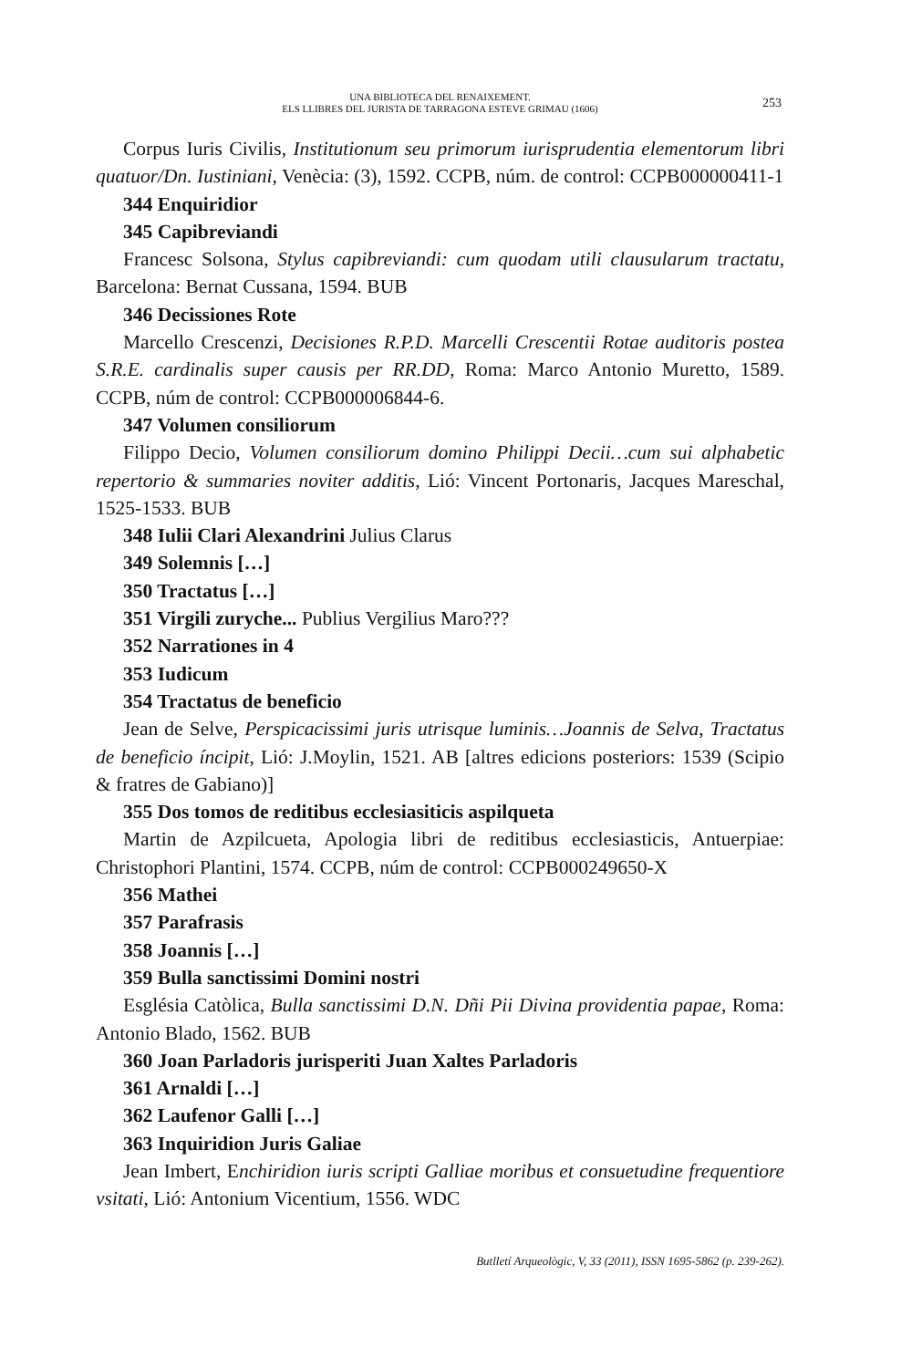UNA BIBLIOTECA DEL RENAIXEMENT.
ELS LLIBRES DEL JURISTA DE TARRAGONA ESTEVE GRIMAU (1606)
253
Corpus Iuris Civilis, Institutionum seu primorum iurisprudentia elementorum libri quatuor/Dn. Iustiniani, Venècia: (3), 1592. CCPB, núm. de control: CCPB000000411-1
344 Enquiridior
345 Capibreviandi
Francesc Solsona, Stylus capibreviandi: cum quodam utili clausularum tractatu, Barcelona: Bernat Cussana, 1594. BUB
346 Decissiones Rote
Marcello Crescenzi, Decisiones R.P.D. Marcelli Crescentii Rotae auditoris postea S.R.E. cardinalis super causis per RR.DD, Roma: Marco Antonio Muretto, 1589. CCPB, núm de control: CCPB000006844-6.
347 Volumen consiliorum
Filippo Decio, Volumen consiliorum domino Philippi Decii…cum sui alphabetic repertorio & summaries noviter additis, Lió: Vincent Portonaris, Jacques Mareschal, 1525-1533. BUB
348 Iulii Clari Alexandrini Julius Clarus
349 Solemnis […]
350 Tractatus […]
351 Virgili zuryche... Publius Vergilius Maro???
352 Narrationes in 4
353 Iudicum
354 Tractatus de beneficio
Jean de Selve, Perspicacissimi juris utrisque luminis…Joannis de Selva, Tractatus de beneficio íncipit, Lió: J.Moylin, 1521. AB [altres edicions posteriors: 1539 (Scipio & fratres de Gabiano)]
355 Dos tomos de reditibus ecclesiasiticis aspilqueta
Martin de Azpilcueta, Apologia libri de reditibus ecclesiasticis, Antuerpiae: Christophori Plantini, 1574. CCPB, núm de control: CCPB000249650-X
356 Mathei
357 Parafrasis
358 Joannis […]
359 Bulla sanctissimi Domini nostri
Església Catòlica, Bulla sanctissimi D.N. Dñi Pii Divina providentia papae, Roma: Antonio Blado, 1562. BUB
360 Joan Parladoris jurisperiti Juan Xaltes Parladoris
361 Arnaldi […]
362 Laufenor Galli […]
363 Inquiridion Juris Galiae
Jean Imbert, Enchiridion iuris scripti Galliae moribus et consuetudine frequentiore vsitati, Lió: Antonium Vicentium, 1556. WDC
Butlletí Arqueològic, V, 33 (2011), ISSN 1695-5862 (p. 239-262).